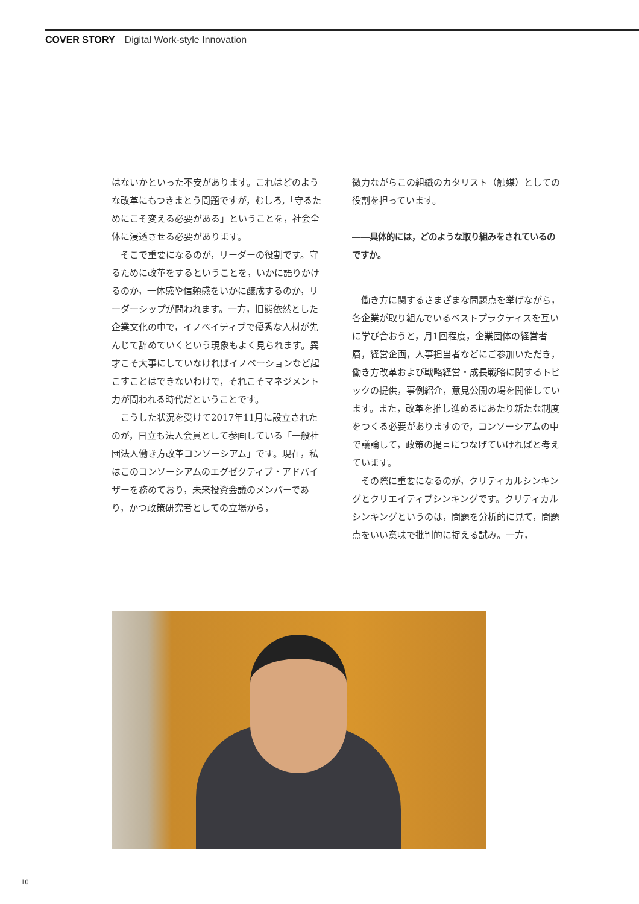COVER STORY Digital Work-style Innovation
はないかといった不安があります。これはどのような改革にもつきまとう問題ですが，むしろ,「守るためにこそ変える必要がある」ということを，社会全体に浸透させる必要があります。
　そこで重要になるのが，リーダーの役割です。守るために改革をするということを，いかに語りかけるのか，一体感や信頼感をいかに醸成するのか，リーダーシップが問われます。一方，旧態依然とした企業文化の中で，イノベイティブで優秀な人材が先んじて辞めていくという現象もよく見られます。異才こそ大事にしていなければイノベーションなど起こすことはできないわけで，それこそマネジメント力が問われる時代だということです。
　こうした状況を受けて2017年11月に設立されたのが，日立も法人会員として参画している「一般社団法人働き方改革コンソーシアム」です。現在，私はこのコンソーシアムのエグゼクティブ・アドバイザーを務めており，未来投資会議のメンバーであり，かつ政策研究者としての立場から，
微力ながらこの組織のカタリスト（触媒）としての役割を担っています。
――具体的には，どのような取り組みをされているのですか。
　働き方に関するさまざまな問題点を挙げながら，各企業が取り組んでいるベストプラクティスを互いに学び合おうと，月1回程度，企業団体の経営者層，経営企画，人事担当者などにご参加いただき，働き方改革および戦略経営・成長戦略に関するトピックの提供，事例紹介，意見公開の場を開催しています。また，改革を推し進めるにあたり新たな制度をつくる必要がありますので，コンソーシアムの中で議論して，政策の提言につなげていければと考えています。
　その際に重要になるのが，クリティカルシンキングとクリエイティブシンキングです。クリティカルシンキングというのは，問題を分析的に見て，問題点をいい意味で批判的に捉える試み。一方，
10